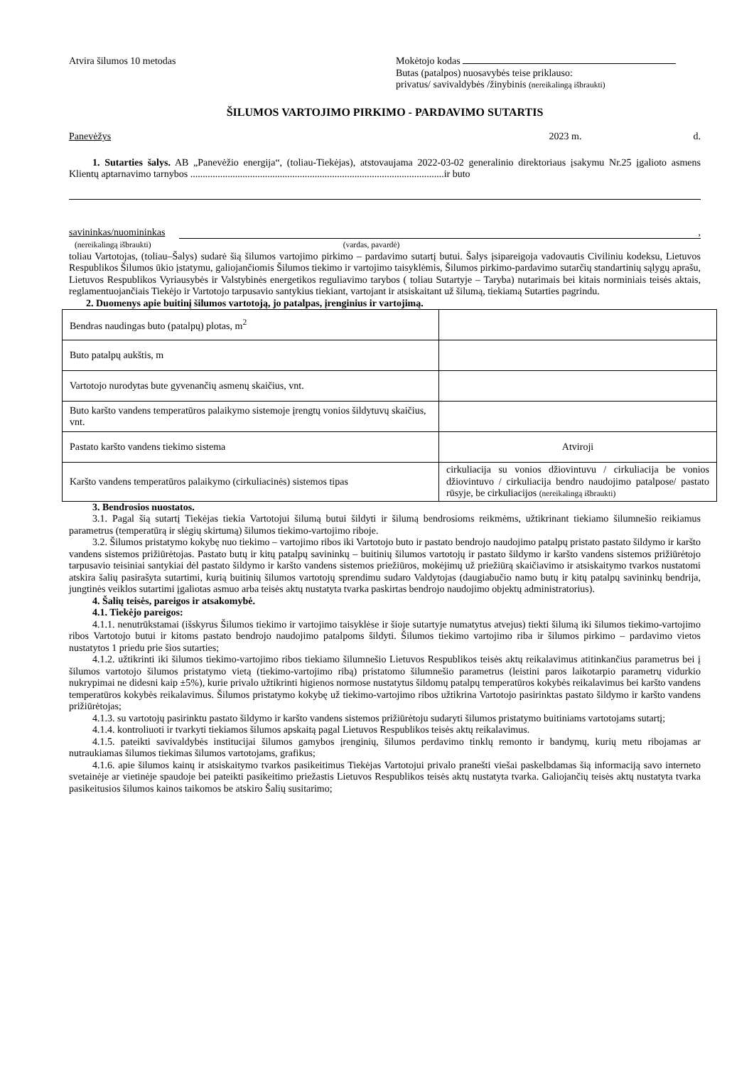Atvira šilumos 10 metodas Mokėtojo kodas
Butas (patalpos) nuosavybės teise priklauso:
privatus/ savivaldybės /žinybinis (nereikalingą išbraukti)
ŠILUMOS VARTOJIMO PIRKIMO - PARDAVIMO SUTARTIS
Panevėžys 2023 m. d.
1. Sutarties šalys. AB „Panevėžio energija“, (toliau-Tiekėjas), atstovaujama 2022-03-02 generalinio direktoriaus įsakymu Nr.25 įgalioto asmens Klientų aptarnavimo tarnybos ......................................................................................................ir buto
savininkas/nuomininkas,
(nereikalingą išbraukti) (vardas, pavardė)
toliau Vartotojas, (toliau–Šalys) sudarė šią šilumos vartojimo pirkimo – pardavimo sutartį butui. Šalys įsipareigoja vadovautis Civiliniu kodeksu, Lietuvos Respublikos Šilumos ūkio įstatymu, galiojančiomis Šilumos tiekimo ir vartojimo taisyklėmis, Šilumos pirkimo-pardavimo sutarčių standartinių sąlygų aprašu, Lietuvos Respublikos Vyriausybės ir Valstybinės energetikos reguliavimo tarybos ( toliau Sutartyje – Taryba) nutarimais bei kitais norminiais teisės aktais, reglamentuojančiais Tiekėjo ir Vartotojo tarpusavio santykius tiekiant, vartojant ir atsiskaitant už šilumą, tiekiamą Sutarties pagrindu.
2. Duomenys apie buitinį šilumos vartotoją, jo patalpas, įrenginius ir vartojimą.
| Bendras naudingas buto (patalpų) plotas, m<sup>2</sup> | |
| Buto patalpų aukštis, m | |
| Vartotojo nurodytas bute gyvenančių asmenų skaičius, vnt. | |
| Buto karšto vandens temperatūros palaikymo sistemoje įrengtų vonios šildytuvų skaičius, vnt. | |
| Pastato karšto vandens tiekimo sistema | Atviroji |
| Karšto vandens temperatūros palaikymo (cirkuliacinės) sistemos tipas | cirkuliacija su vonios džiovintuvu / cirkuliacija be vonios džiovintuvo / cirkuliacija bendro naudojimo patalpose/ pastato rūsyje, be cirkuliacijos (nereikalingą išbraukti) |
3. Bendrosios nuostatos.
3.1. Pagal šią sutartį Tiekėjas tiekia Vartotojui šilumą butui šildyti ir šilumą bendrosioms reikmėms, užtikrinant tiekiamo šilumnešio reikiamus parametrus (temperatūrą ir slėgių skirtumą) šilumos tiekimo-vartojimo riboje.
3.2. Šilumos pristatymo kokybę nuo tiekimo – vartojimo ribos iki Vartotojo buto ir pastato bendrojo naudojimo patalpų pristato pastato šildymo ir karšto vandens sistemos prižiūrėtojas. Pastato butų ir kitų patalpų savininkų – buitinių šilumos vartotojų ir pastato šildymo ir karšto vandens sistemos prižiūrėtojo tarpusavio teisiniai santykiai dėl pastato šildymo ir karšto vandens sistemos priežiūros, mokėjimų už priežiūrą skaičiavimo ir atsiskaitymo tvarkos nustatomi atskira šalių pasirašyta sutartimi, kurią buitinių šilumos vartotojų sprendimu sudaro Valdytojas (daugiabučio namo butų ir kitų patalpų savininkų bendrija, jungtinės veiklos sutartimi įgaliotas asmuo arba teisės aktų nustatyta tvarka paskirtas bendrojo naudojimo objektų administratorius).
4. Šalių teisės, pareigos ir atsakomybė.
4.1. Tiekėjo pareigos:
4.1.1. nenutrūkstamai (išskyrus Šilumos tiekimo ir vartojimo taisyklėse ir šioje sutartyje numatytus atvejus) tiekti šilumą iki šilumos tiekimo-vartojimo ribos Vartotojo butui ir kitoms pastato bendrojo naudojimo patalpoms šildyti. Šilumos tiekimo vartojimo riba ir šilumos pirkimo – pardavimo vietos nustatytos 1 priedu prie šios sutarties;
4.1.2. užtikrinti iki šilumos tiekimo-vartojimo ribos tiekiamo šilumnešio Lietuvos Respublikos teisės aktų reikalavimus atitinkančius parametrus bei į šilumos vartotojo šilumos pristatymo vietą (tiekimo-vartojimo ribą) pristatomo šilumnešio parametrus (leistini paros laikotarpio parametrų vidurkio nukrypimai ne didesni kaip ±5%), kurie privalo užtikrinti higienos normose nustatytus šildomų patalpų temperatūros kokybės reikalavimus bei karšto vandens temperatūros kokybės reikalavimus. Šilumos pristatymo kokybę už tiekimo-vartojimo ribos užtikrina Vartotojo pasirinktas pastato šildymo ir karšto vandens prižiūrėtojas;
4.1.3. su vartotojų pasirinktu pastato šildymo ir karšto vandens sistemos prižiūrėtoju sudaryti šilumos pristatymo buitiniams vartotojams sutartį;
4.1.4. kontroliuoti ir tvarkyti tiekiamos šilumos apskaitą pagal Lietuvos Respublikos teisės aktų reikalavimus.
4.1.5. pateikti savivaldybės institucijai šilumos gamybos įrenginių, šilumos perdavimo tinklų remonto ir bandymų, kurių metu ribojamas ar nutraukiamas šilumos tiekimas šilumos vartotojams, grafikus;
4.1.6. apie šilumos kainų ir atsiskaitymo tvarkos pasikeitimus Tiekėjas Vartotojui privalo pranešti viešai paskelbdamas šią informaciją savo interneto svetainėje ar vietinėje spaudoje bei pateikti pasikeitimo priežastis Lietuvos Respublikos teisės aktų nustatyta tvarka. Galiojančių teisės aktų nustatyta tvarka pasikeitusios šilumos kainos taikomos be atskiro Šalių susitarimo;